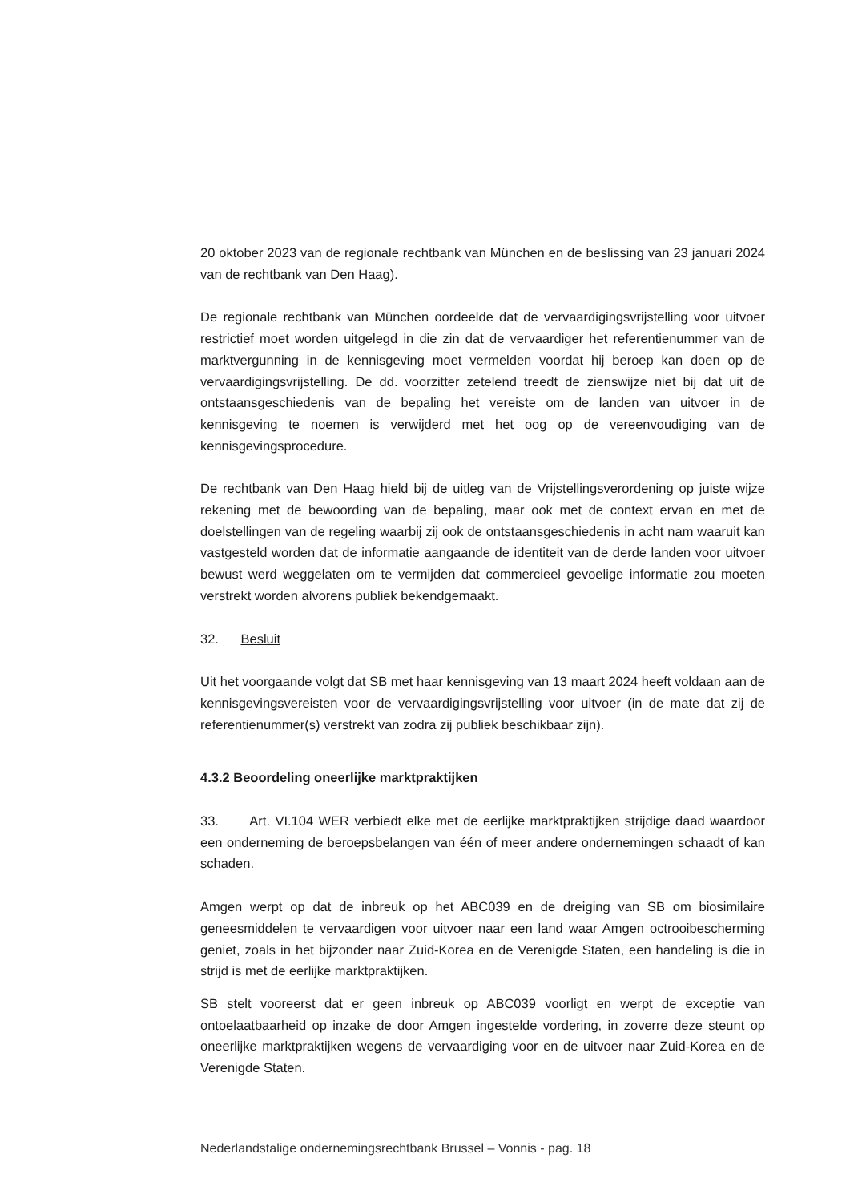20 oktober 2023 van de regionale rechtbank van München en de beslissing van 23 januari 2024 van de rechtbank van Den Haag).
De regionale rechtbank van München oordeelde dat de vervaardigingsvrijstelling voor uitvoer restrictief moet worden uitgelegd in die zin dat de vervaardiger het referentienummer van de marktvergunning in de kennisgeving moet vermelden voordat hij beroep kan doen op de vervaardigingsvrijstelling. De dd. voorzitter zetelend treedt de zienswijze niet bij dat uit de ontstaansgeschiedenis van de bepaling het vereiste om de landen van uitvoer in de kennisgeving te noemen is verwijderd met het oog op de vereenvoudiging van de kennisgevingsprocedure.
De rechtbank van Den Haag hield bij de uitleg van de Vrijstellingsverordening op juiste wijze rekening met de bewoording van de bepaling, maar ook met de context ervan en met de doelstellingen van de regeling waarbij zij ook de ontstaansgeschiedenis in acht nam waaruit kan vastgesteld worden dat de informatie aangaande de identiteit van de derde landen voor uitvoer bewust werd weggelaten om te vermijden dat commercieel gevoelige informatie zou moeten verstrekt worden alvorens publiek bekendgemaakt.
32. Besluit
Uit het voorgaande volgt dat SB met haar kennisgeving van 13 maart 2024 heeft voldaan aan de kennisgevingsvereisten voor de vervaardigingsvrijstelling voor uitvoer (in de mate dat zij de referentienummer(s) verstrekt van zodra zij publiek beschikbaar zijn).
4.3.2 Beoordeling oneerlijke marktpraktijken
33. Art. VI.104 WER verbiedt elke met de eerlijke marktpraktijken strijdige daad waardoor een onderneming de beroepsbelangen van één of meer andere ondernemingen schaadt of kan schaden.
Amgen werpt op dat de inbreuk op het ABC039 en de dreiging van SB om biosimilaire geneesmiddelen te vervaardigen voor uitvoer naar een land waar Amgen octrooibescherming geniet, zoals in het bijzonder naar Zuid-Korea en de Verenigde Staten, een handeling is die in strijd is met de eerlijke marktpraktijken.
SB stelt vooreerst dat er geen inbreuk op ABC039 voorligt en werpt de exceptie van ontoelaatbaarheid op inzake de door Amgen ingestelde vordering, in zoverre deze steunt op oneerlijke marktpraktijken wegens de vervaardiging voor en de uitvoer naar Zuid-Korea en de Verenigde Staten.
Nederlandstalige ondernemingsrechtbank Brussel – Vonnis - pag. 18